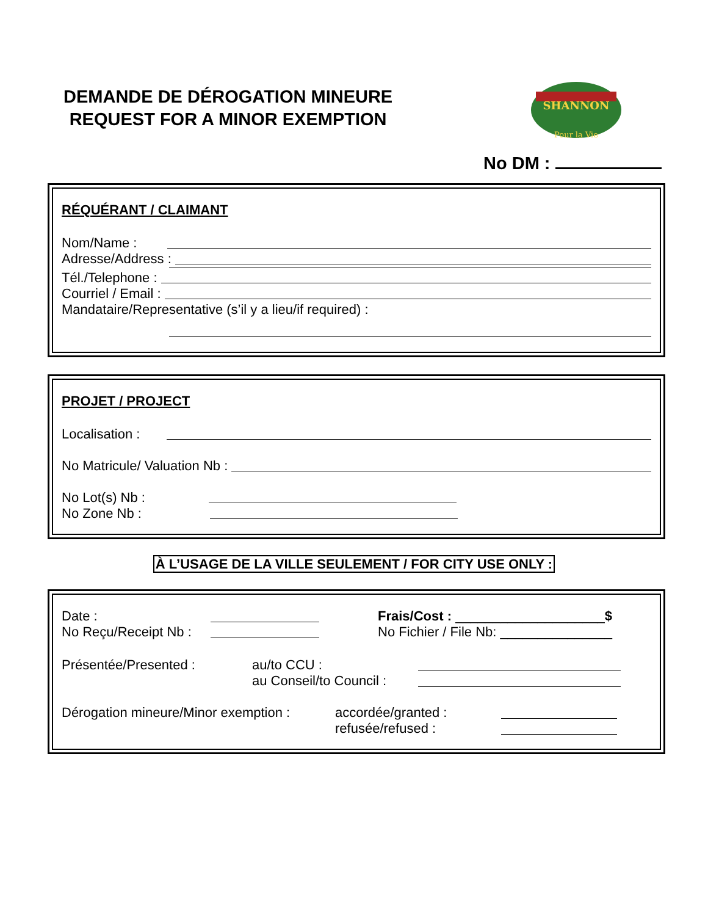DEMANDE DE DÉROGATION MINEURE
REQUEST FOR A MINOR EXEMPTION
SHANNON
Pour la Vie
No DM :
RÉQUÉRANT / CLAIMANT
Nom/Name :
Adresse/Address :
Tél./Telephone :
Courriel / Email :
Mandataire/Representative (s’il y a lieu/if required) :
PROJET / PROJECT
Localisation :
No Matricule/ Valuation Nb :
No Lot(s) Nb :
No Zone Nb :
À L’USAGE DE LA VILLE SEULEMENT / FOR CITY USE ONLY :
Date :
Frais/Cost : ____________________$
No Reçu/Receipt Nb :
No Fichier / File Nb: _______________
Présentée/Presented :
au/to CCU :
au Conseil/to Council :
Dérogation mineure/Minor exemption :
accordée/granted :
refusée/refused :